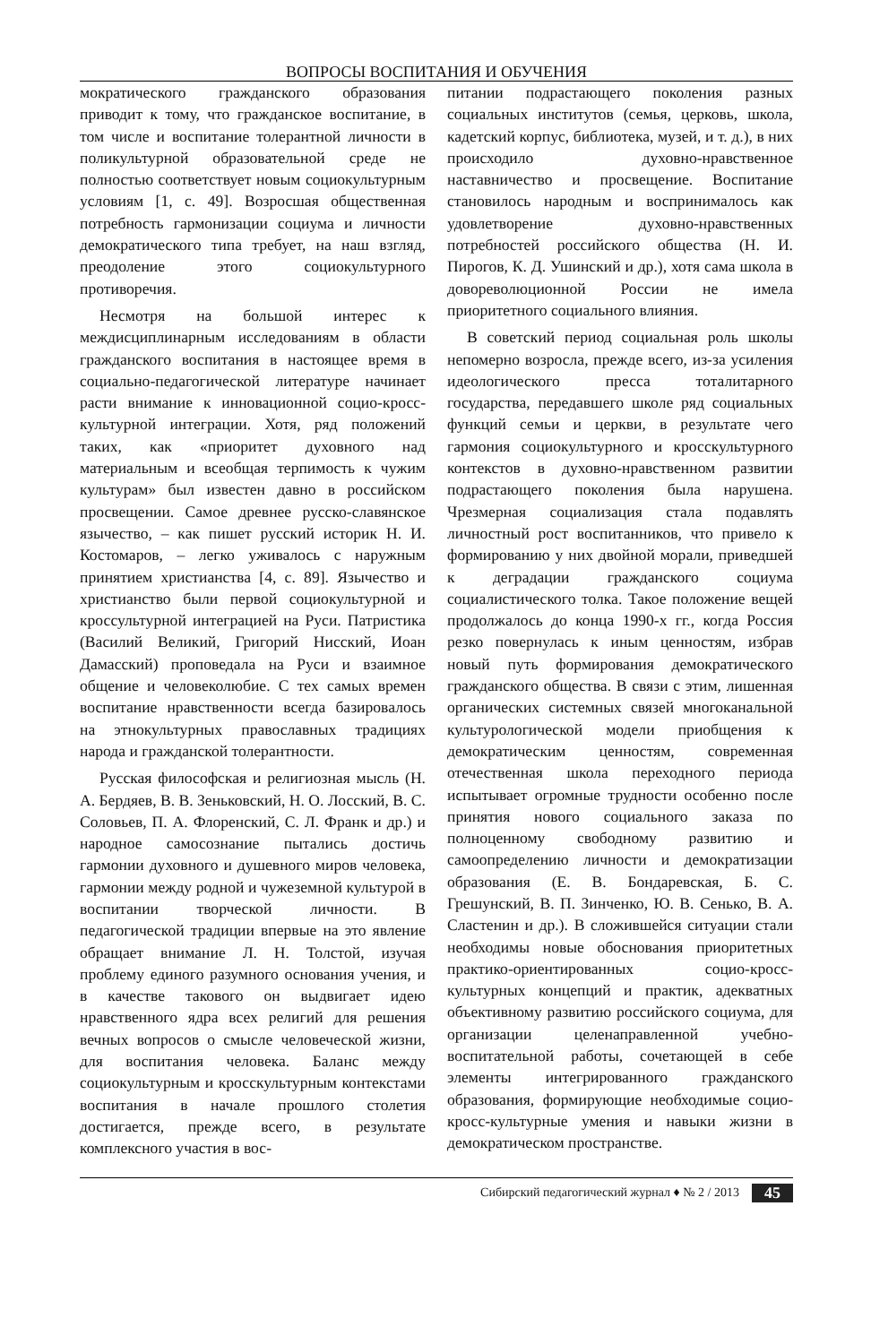ВОПРОСЫ ВОСПИТАНИЯ И ОБУЧЕНИЯ
мократического гражданского образования приводит к тому, что гражданское воспитание, в том числе и воспитание толерантной личности в поликультурной образовательной среде не полностью соответствует новым социокультурным условиям [1, с. 49]. Возросшая общественная потребность гармонизации социума и личности демократического типа требует, на наш взгляд, преодоление этого социокультурного противоречия.
Несмотря на большой интерес к междисциплинарным исследованиям в области гражданского воспитания в настоящее время в социально-педагогической литературе начинает расти внимание к инновационной социо-кросс-культурной интеграции. Хотя, ряд положений таких, как «приоритет духовного над материальным и всеобщая терпимость к чужим культурам» был известен давно в российском просвещении. Самое древнее русско-славянское язычество, – как пишет русский историк Н. И. Костомаров, – легко уживалось с наружным принятием христианства [4, с. 89]. Язычество и христианство были первой социокультурной и кроссультурной интеграцией на Руси. Патристика (Василий Великий, Григорий Нисский, Иоан Дамасский) проповедала на Руси и взаимное общение и человеколюбие. С тех самых времен воспитание нравственности всегда базировалось на этнокультурных православных традициях народа и гражданской толерантности.
Русская философская и религиозная мысль (Н. А. Бердяев, В. В. Зеньковский, Н. О. Лосский, В. С. Соловьев, П. А. Флоренский, С. Л. Франк и др.) и народное самосознание пытались достичь гармонии духовного и душевного миров человека, гармонии между родной и чужеземной культурой в воспитании творческой личности. В педагогической традиции впервые на это явление обращает внимание Л. Н. Толстой, изучая проблему единого разумного основания учения, и в качестве такового он выдвигает идею нравственного ядра всех религий для решения вечных вопросов о смысле человеческой жизни, для воспитания человека. Баланс между социокультурным и кросскультурным контекстами воспитания в начале прошлого столетия достигается, прежде всего, в результате комплексного участия в вос-
питании подрастающего поколения разных социальных институтов (семья, церковь, школа, кадетский корпус, библиотека, музей, и т. д.), в них происходило духовно-нравственное наставничество и просвещение. Воспитание становилось народным и воспринималось как удовлетворение духовно-нравственных потребностей российского общества (Н. И. Пирогов, К. Д. Ушинский и др.), хотя сама школа в доворeволюционной России не имела приоритетного социального влияния.
В советский период социальная роль школы непомерно возросла, прежде всего, из-за усиления идеологического пресса тоталитарного государства, передавшего школе ряд социальных функций семьи и церкви, в результате чего гармония социокультурного и кросскультурного контекстов в духовно-нравственном развитии подрастающего поколения была нарушена. Чрезмерная социализация стала подавлять личностный рост воспитанников, что привело к формированию у них двойной морали, приведшей к деградации гражданского социума социалистического толка. Такое положение вещей продолжалось до конца 1990-х гг., когда Россия резко повернулась к иным ценностям, избрав новый путь формирования демократического гражданского общества. В связи с этим, лишенная органических системных связей многоканальной культурологической модели приобщения к демократическим ценностям, современная отечественная школа переходного периода испытывает огромные трудности особенно после принятия нового социального заказа по полноценному свободному развитию и самоопределению личности и демократизации образования (Е. В. Бондаревская, Б. С. Грешунский, В. П. Зинченко, Ю. В. Сенько, В. А. Сластенин и др.). В сложившейся ситуации стали необходимы новые обоснования приоритетных практико-ориентированных социо-кросс-культурных концепций и практик, адекватных объективному развитию российского социума, для организации целенаправленной учебно-воспитательной работы, сочетающей в себе элементы интегрированного гражданского образования, формирующие необходимые социо-кросс-культурные умения и навыки жизни в демократическом пространстве.
Сибирский педагогический журнал ♦ № 2 / 2013 45